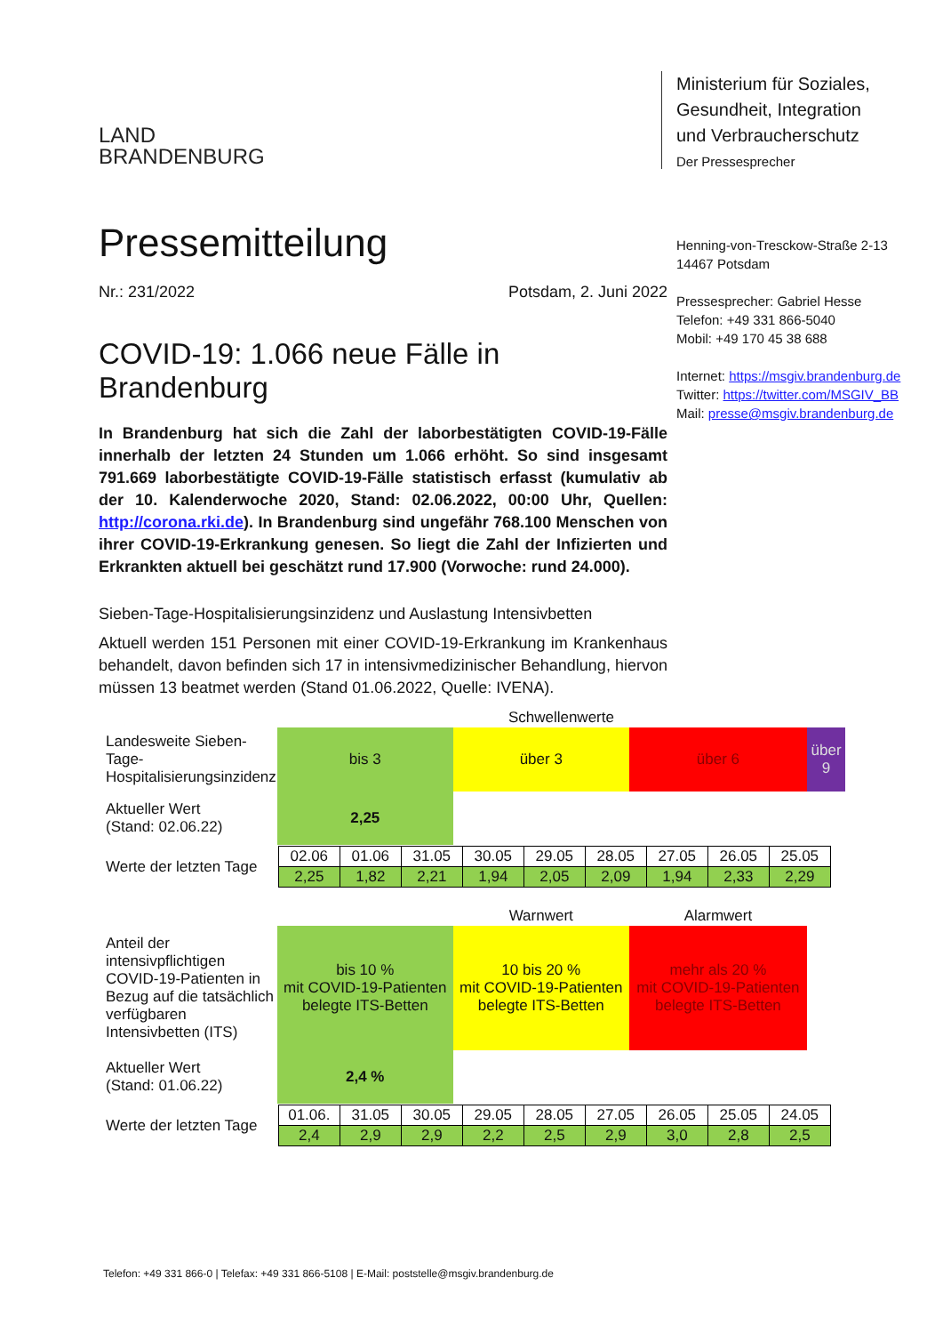LAND
BRANDENBURG
Pressemitteilung
Nr.: 231/2022 Potsdam, 2. Juni 2022
COVID-19: 1.066 neue Fälle in Brandenburg
In Brandenburg hat sich die Zahl der laborbestätigten COVID-19-Fälle innerhalb der letzten 24 Stunden um 1.066 erhöht. So sind insgesamt 791.669 laborbestätigte COVID-19-Fälle statistisch erfasst (kumulativ ab der 10. Kalenderwoche 2020, Stand: 02.06.2022, 00:00 Uhr, Quellen: http://corona.rki.de). In Brandenburg sind ungefähr 768.100 Menschen von ihrer COVID-19-Erkrankung genesen. So liegt die Zahl der Infizierten und Erkrankten aktuell bei geschätzt rund 17.900 (Vorwoche: rund 24.000).
Sieben-Tage-Hospitalisierungsinzidenz und Auslastung Intensivbetten
Aktuell werden 151 Personen mit einer COVID-19-Erkrankung im Krankenhaus behandelt, davon befinden sich 17 in intensivmedizinischer Behandlung, hiervon müssen 13 beatmet werden (Stand 01.06.2022, Quelle: IVENA).
| | Schwellenwerte | | | |
| Landesweite Sieben-Tage-Hospitalisierungsinzidenz | bis 3 | über 3 | über 6 | über 9 |
| Aktueller Wert (Stand: 02.06.22) | 2,25 | | | |
| Werte der letzten Tage | / 02.06 / 01.06 / 31.05 / 30.05 / 29.05 / 28.05 / 27.05 / 26.05 / 25.05 / / 2,25 / 1,82 / 2,21 / 1,94 / 2,05 / 2,09 / 1,94 / 2,33 / 2,29 / | | | |
| | | Warnwert | Alarmwert | |
| Anteil der intensivpflichtigen COVID-19-Patienten in Bezug auf die tatsächlich verfügbaren Intensivbetten (ITS) | bis 10 % mit COVID-19-Patienten belegte ITS-Betten | 10 bis 20 % mit COVID-19-Patienten belegte ITS-Betten | mehr als 20 % mit COVID-19-Patienten belegte ITS-Betten | |
| Aktueller Wert (Stand: 01.06.22) | 2,4 % | | | |
| Werte der letzten Tage | / 01.06. / 31.05 / 30.05 / 29.05 / 28.05 / 27.05 / 26.05 / 25.05 / 24.05 / / 2,4 / 2,9 / 2,9 / 2,2 / 2,5 / 2,9 / 3,0 / 2,8 / 2,5 / | | | |
Ministerium für Soziales,
Gesundheit, Integration
und Verbraucherschutz
Der Pressesprecher
Henning-von-Tresckow-Straße 2-13
14467 Potsdam
Pressesprecher: Gabriel Hesse
Telefon: +49 331 866-5040
Mobil: +49 170 45 38 688
Internet: https://msgiv.brandenburg.de
Twitter: https://twitter.com/MSGIV_BB
Mail: presse@msgiv.brandenburg.de
Telefon: +49 331 866-0 | Telefax: +49 331 866-5108 | E-Mail: poststelle@msgiv.brandenburg.de